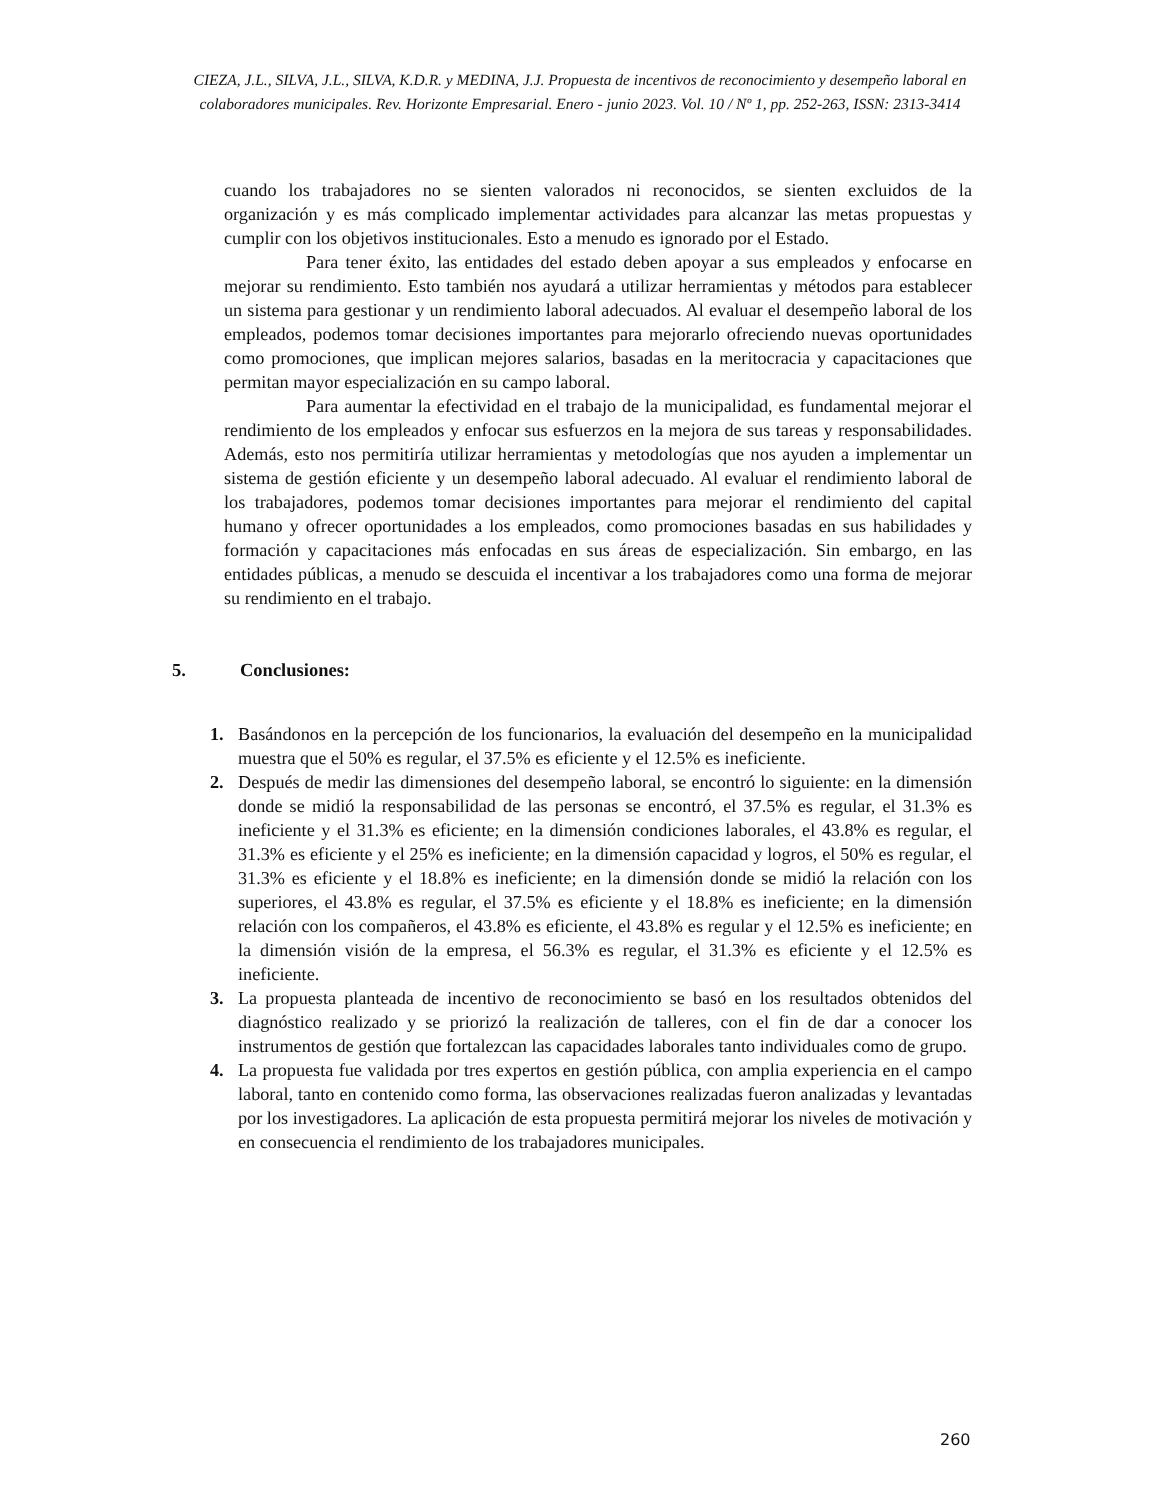CIEZA, J.L., SILVA, J.L., SILVA, K.D.R. y MEDINA, J.J. Propuesta de incentivos de reconocimiento y desempeño laboral en colaboradores municipales. Rev. Horizonte Empresarial. Enero - junio 2023. Vol. 10 / Nº 1, pp. 252-263, ISSN: 2313-3414
cuando los trabajadores no se sienten valorados ni reconocidos, se sienten excluidos de la organización y es más complicado implementar actividades para alcanzar las metas propuestas y cumplir con los objetivos institucionales. Esto a menudo es ignorado por el Estado.
Para tener éxito, las entidades del estado deben apoyar a sus empleados y enfocarse en mejorar su rendimiento. Esto también nos ayudará a utilizar herramientas y métodos para establecer un sistema para gestionar y un rendimiento laboral adecuados. Al evaluar el desempeño laboral de los empleados, podemos tomar decisiones importantes para mejorarlo ofreciendo nuevas oportunidades como promociones, que implican mejores salarios, basadas en la meritocracia y capacitaciones que permitan mayor especialización en su campo laboral.
Para aumentar la efectividad en el trabajo de la municipalidad, es fundamental mejorar el rendimiento de los empleados y enfocar sus esfuerzos en la mejora de sus tareas y responsabilidades. Además, esto nos permitiría utilizar herramientas y metodologías que nos ayuden a implementar un sistema de gestión eficiente y un desempeño laboral adecuado. Al evaluar el rendimiento laboral de los trabajadores, podemos tomar decisiones importantes para mejorar el rendimiento del capital humano y ofrecer oportunidades a los empleados, como promociones basadas en sus habilidades y formación y capacitaciones más enfocadas en sus áreas de especialización. Sin embargo, en las entidades públicas, a menudo se descuida el incentivar a los trabajadores como una forma de mejorar su rendimiento en el trabajo.
5. Conclusiones:
1. Basándonos en la percepción de los funcionarios, la evaluación del desempeño en la municipalidad muestra que el 50% es regular, el 37.5% es eficiente y el 12.5% es ineficiente.
2. Después de medir las dimensiones del desempeño laboral, se encontró lo siguiente: en la dimensión donde se midió la responsabilidad de las personas se encontró, el 37.5% es regular, el 31.3% es ineficiente y el 31.3% es eficiente; en la dimensión condiciones laborales, el 43.8% es regular, el 31.3% es eficiente y el 25% es ineficiente; en la dimensión capacidad y logros, el 50% es regular, el 31.3% es eficiente y el 18.8% es ineficiente; en la dimensión donde se midió la relación con los superiores, el 43.8% es regular, el 37.5% es eficiente y el 18.8% es ineficiente; en la dimensión relación con los compañeros, el 43.8% es eficiente, el 43.8% es regular y el 12.5% es ineficiente; en la dimensión visión de la empresa, el 56.3% es regular, el 31.3% es eficiente y el 12.5% es ineficiente.
3. La propuesta planteada de incentivo de reconocimiento se basó en los resultados obtenidos del diagnóstico realizado y se priorizó la realización de talleres, con el fin de dar a conocer los instrumentos de gestión que fortalezcan las capacidades laborales tanto individuales como de grupo.
4. La propuesta fue validada por tres expertos en gestión pública, con amplia experiencia en el campo laboral, tanto en contenido como forma, las observaciones realizadas fueron analizadas y levantadas por los investigadores. La aplicación de esta propuesta permitirá mejorar los niveles de motivación y en consecuencia el rendimiento de los trabajadores municipales.
260